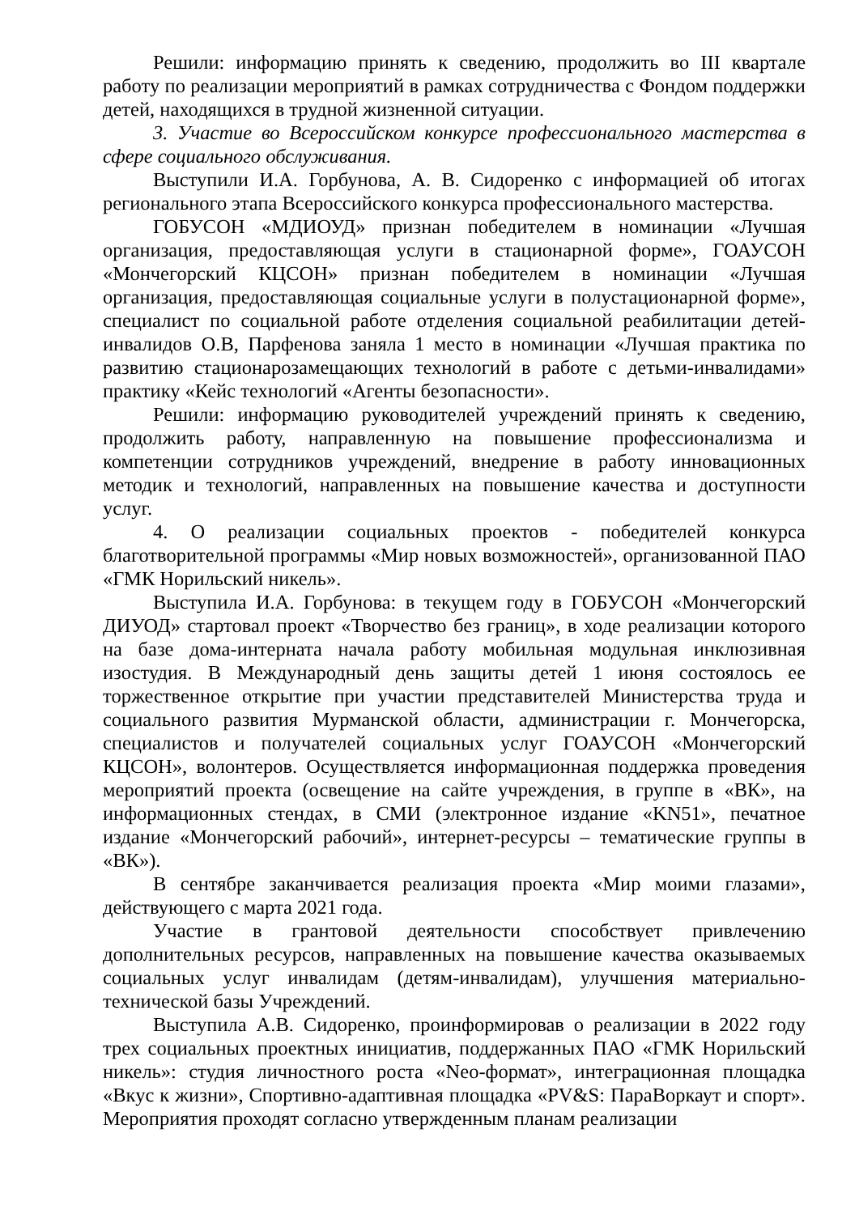Решили: информацию принять к сведению, продолжить во III квартале работу по реализации мероприятий в рамках сотрудничества с Фондом поддержки детей, находящихся в трудной жизненной ситуации.
3. Участие во Всероссийском конкурсе профессионального мастерства в сфере социального обслуживания.
Выступили И.А. Горбунова, А. В. Сидоренко с информацией об итогах регионального этапа Всероссийского конкурса профессионального мастерства.
ГОБУСОН «МДИОУД» признан победителем в номинации «Лучшая организация, предоставляющая услуги в стационарной форме», ГОАУСОН «Мончегорский КЦСОН» признан победителем в номинации «Лучшая организация, предоставляющая социальные услуги в полустационарной форме», специалист по социальной работе отделения социальной реабилитации детей-инвалидов О.В, Парфенова заняла 1 место в номинации «Лучшая практика по развитию стационарозамещающих технологий в работе с детьми-инвалидами» практику «Кейс технологий «Агенты безопасности».
Решили: информацию руководителей учреждений принять к сведению, продолжить работу, направленную на повышение профессионализма и компетенции сотрудников учреждений, внедрение в работу инновационных методик и технологий, направленных на повышение качества и доступности услуг.
4. О реализации социальных проектов - победителей конкурса благотворительной программы «Мир новых возможностей», организованной ПАО «ГМК Норильский никель».
Выступила И.А. Горбунова: в текущем году в ГОБУСОН «Мончегорский ДИУОД» стартовал проект «Творчество без границ», в ходе реализации которого на базе дома-интерната начала работу мобильная модульная инклюзивная изостудия. В Международный день защиты детей 1 июня состоялось ее торжественное открытие при участии представителей Министерства труда и социального развития Мурманской области, администрации г. Мончегорска, специалистов и получателей социальных услуг ГОАУСОН «Мончегорский КЦСОН», волонтеров. Осуществляется информационная поддержка проведения мероприятий проекта (освещение на сайте учреждения, в группе в «ВК», на информационных стендах, в СМИ (электронное издание «KN51», печатное издание «Мончегорский рабочий», интернет-ресурсы – тематические группы в «ВК»).
В сентябре заканчивается реализация проекта «Мир моими глазами», действующего с марта 2021 года.
Участие в грантовой деятельности способствует привлечению дополнительных ресурсов, направленных на повышение качества оказываемых социальных услуг инвалидам (детям-инвалидам), улучшения материально-технической базы Учреждений.
Выступила А.В. Сидоренко, проинформировав о реализации в 2022 году трех социальных проектных инициатив, поддержанных ПАО «ГМК Норильский никель»: студия личностного роста «Neo-формат», интеграционная площадка «Вкус к жизни», Спортивно-адаптивная площадка «PV&S: ПараВоркаут и спорт». Мероприятия проходят согласно утвержденным планам реализации